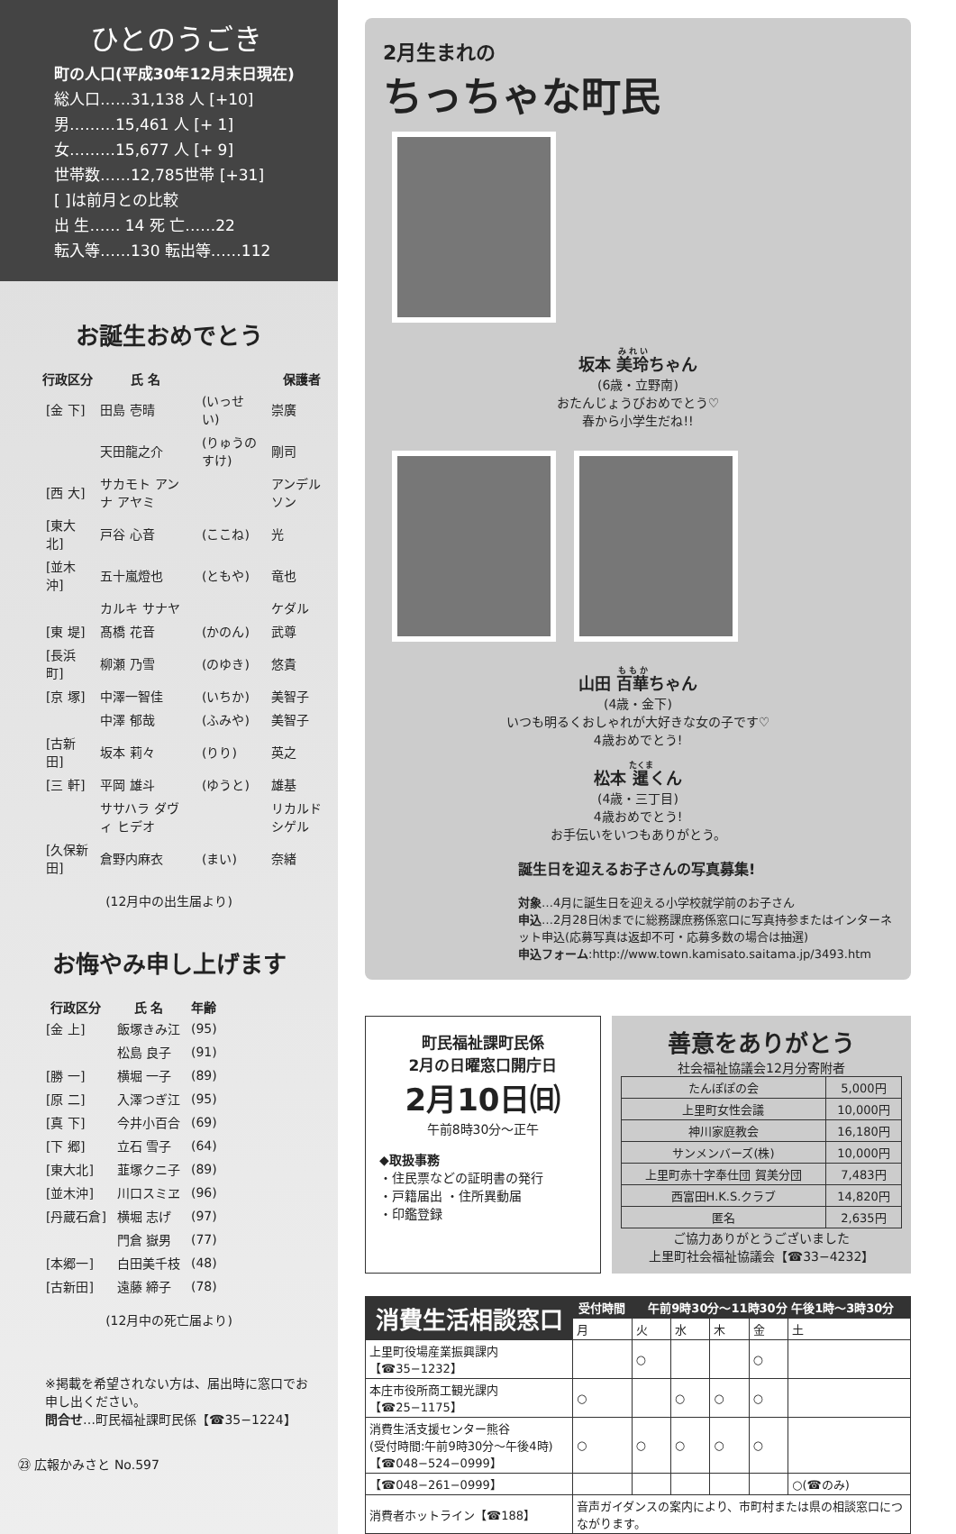ひとのうごき
町の人口(平成30年12月末日現在)
総人口……31,138 人 [+10]
男………15,461 人 [+ 1]
女………15,677 人 [+ 9]
世帯数……12,785世帯 [+31]
[ ]は前月との比較
出 生…… 14 死 亡……22
転入等……130 転出等……112
お誕生おめでとう
| 行政区分 | 氏 名 | | 保護者 |
| --- | --- | --- | --- |
| [金 下] | 田島 壱晴 | (いっせい) | 崇廣 |
| | 天田龍之介 | (りゅうのすけ) | 剛司 |
| [西 大] | サカモト アンナ アヤミ | | アンデルソン |
| [東大北] | 戸谷 心音 | (ここね) | 光 |
| [並木沖] | 五十嵐燈也 | (ともや) | 竜也 |
| | カルキ サナヤ | | ケダル |
| [東 堤] | 髙橋 花音 | (かのん) | 武尊 |
| [長浜町] | 柳瀬 乃雪 | (のゆき) | 悠貴 |
| [京 塚] | 中澤一智佳 | (いちか) | 美智子 |
| | 中澤 郁哉 | (ふみや) | 美智子 |
| [古新田] | 坂本 莉々 | (りり) | 英之 |
| [三 軒] | 平岡 雄斗 | (ゆうと) | 雄基 |
| | ササハラ ダヴィ ヒデオ | | リカルド シゲル |
| [久保新田] | 倉野内麻衣 | (まい) | 奈緒 |
(12月中の出生届より)
お悔やみ申し上げます
| 行政区分 | 氏 名 | 年齢 |
| --- | --- | --- |
| [金 上] | 飯塚きみ江 | (95) |
| | 松島 良子 | (91) |
| [勝 一] | 横堀 一子 | (89) |
| [原 二] | 入澤つぎ江 | (95) |
| [真 下] | 今井小百合 | (69) |
| [下 郷] | 立石 雪子 | (64) |
| [東大北] | 韮塚クニ子 | (89) |
| [並木沖] | 川口スミヱ | (96) |
| [丹蔵石倉] | 横堀 志げ | (97) |
| | 門倉 嶽男 | (77) |
| [本郷一] | 白田美千枝 | (48) |
| [古新田] | 遠藤 締子 | (78) |
(12月中の死亡届より)
※掲載を希望されない方は、届出時に窓口でお申し出ください。
問合せ…町民福祉課町民係【☎35−1224】
㉓ 広報かみさと No.597
2月生まれの
ちっちゃな町民
坂本 美玲ちゃん
(6歳・立野南)
おたんじょうびおめでとう♡
春から小学生だね!!
山田 百華ちゃん
(4歳・金下)
いつも明るくおしゃれが大好きな女の子です♡
4歳おめでとう!
松本 暹くん
(4歳・三丁目)
4歳おめでとう!
お手伝いをいつもありがとう。
誕生日を迎えるお子さんの写真募集!
対象…4月に誕生日を迎える小学校就学前のお子さん
申込…2月28日㈭までに総務課庶務係窓口に写真持参またはインターネット申込(応募写真は返却不可・応募多数の場合は抽選)
申込フォーム:http://www.town.kamisato.saitama.jp/3493.htm
町民福祉課町民係
2月の日曜窓口開庁日
2月10日㈰
午前8時30分〜正午
◆取扱事務
・住民票などの証明書の発行
・戸籍届出 ・住所異動届
・印鑑登録
善意をありがとう
社会福祉協議会12月分寄附者
| たんぽぽの会 | 5,000円 |
| 上里町女性会議 | 10,000円 |
| 神川家庭教会 | 16,180円 |
| サンメンバーズ(株) | 10,000円 |
| 上里町赤十字奉仕団 賀美分団 | 7,483円 |
| 西富田H.K.S.クラブ | 14,820円 |
| 匿名 | 2,635円 |
ご協力ありがとうございました
上里町社会福祉協議会【☎33−4232】
| 消費生活相談窓口 | 受付時間 | 午前9時30分〜11時30分 午後1時〜3時30分 | | | | |
| --- | --- | --- | --- | --- | --- | --- |
| | 月 | 火 | 水 | 木 | 金 | 土 |
| 上里町役場産業振興課内【☎35−1232】 | | ○ | | | ○ | |
| 本庄市役所商工観光課内【☎25−1175】 | ○ | | ○ | ○ | ○ | |
| 消費生活支援センター熊谷 (受付時間:午前9時30分〜午後4時) 【☎048−524−0999】 | ○ | ○ | ○ | ○ | ○ | |
| 【☎048−261−0999】 | | | | | | ○(☎のみ) |
| 消費者ホットライン【☎188】 | 音声ガイダンスの案内により、市町村または県の相談窓口につながります。 | | | | | |